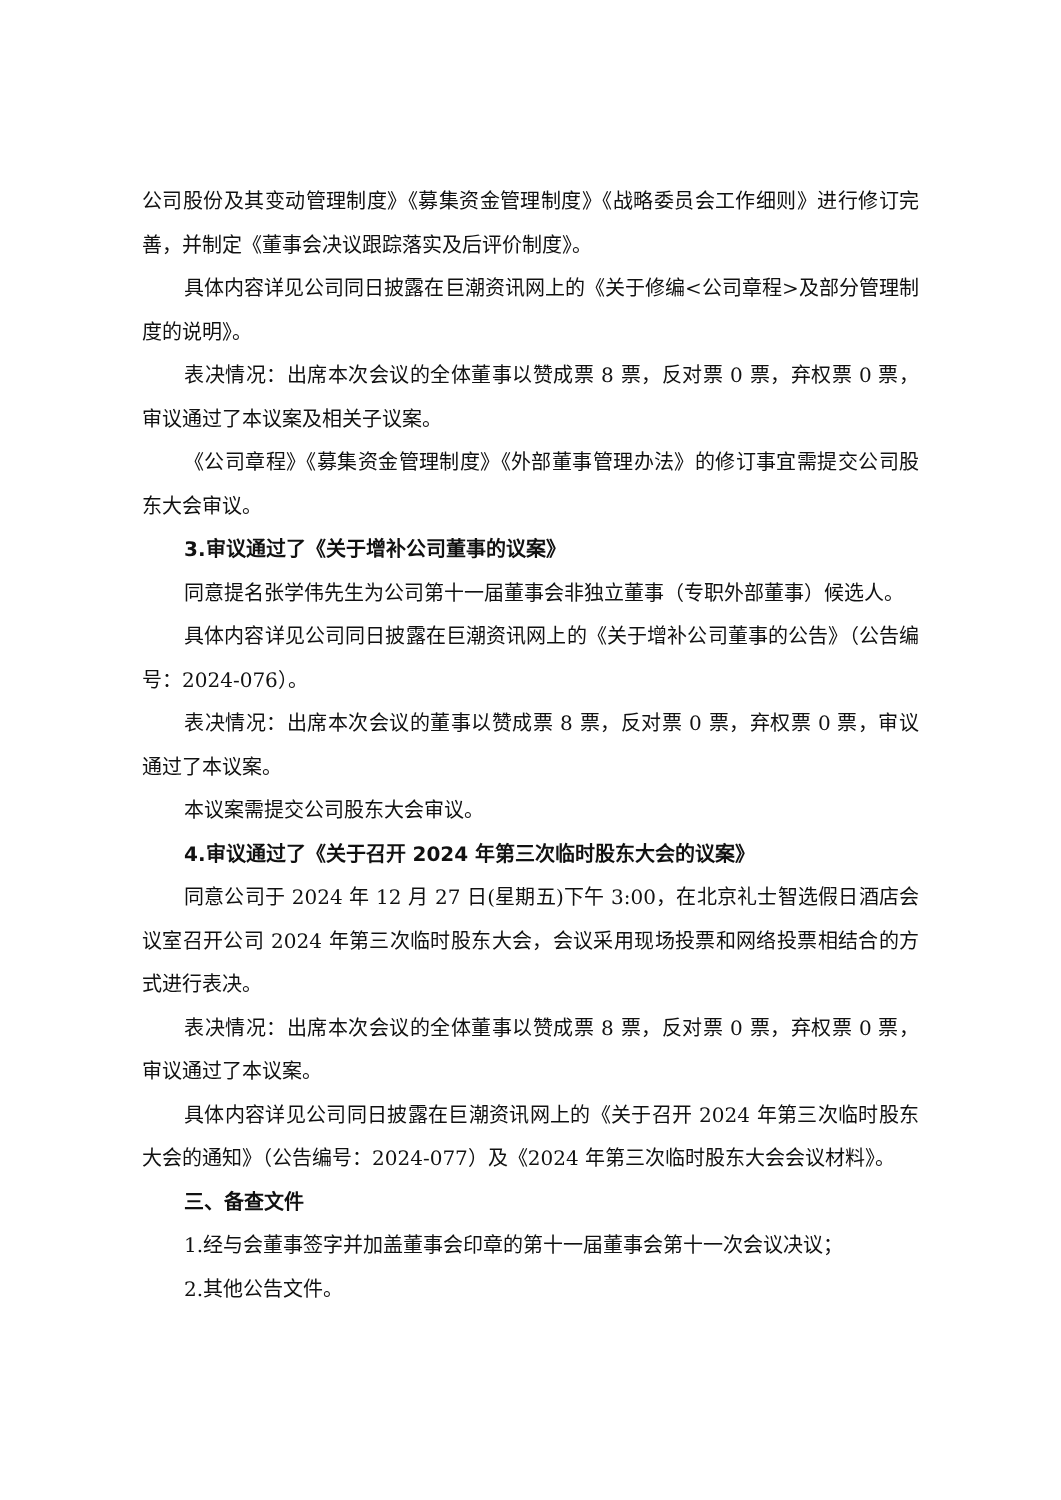公司股份及其变动管理制度》《募集资金管理制度》《战略委员会工作细则》进行修订完善，并制定《董事会决议跟踪落实及后评价制度》。
具体内容详见公司同日披露在巨潮资讯网上的《关于修编<公司章程>及部分管理制度的说明》。
表决情况：出席本次会议的全体董事以赞成票 8 票，反对票 0 票，弃权票 0 票，审议通过了本议案及相关子议案。
《公司章程》《募集资金管理制度》《外部董事管理办法》的修订事宜需提交公司股东大会审议。
3.审议通过了《关于增补公司董事的议案》
同意提名张学伟先生为公司第十一届董事会非独立董事（专职外部董事）候选人。
具体内容详见公司同日披露在巨潮资讯网上的《关于增补公司董事的公告》（公告编号：2024-076）。
表决情况：出席本次会议的董事以赞成票 8 票，反对票 0 票，弃权票 0 票，审议通过了本议案。
本议案需提交公司股东大会审议。
4.审议通过了《关于召开 2024 年第三次临时股东大会的议案》
同意公司于 2024 年 12 月 27 日(星期五)下午 3:00，在北京礼士智选假日酒店会议室召开公司 2024 年第三次临时股东大会，会议采用现场投票和网络投票相结合的方式进行表决。
表决情况：出席本次会议的全体董事以赞成票 8 票，反对票 0 票，弃权票 0 票，审议通过了本议案。
具体内容详见公司同日披露在巨潮资讯网上的《关于召开 2024 年第三次临时股东大会的通知》（公告编号：2024-077）及《2024 年第三次临时股东大会会议材料》。
三、备查文件
1.经与会董事签字并加盖董事会印章的第十一届董事会第十一次会议决议；
2.其他公告文件。